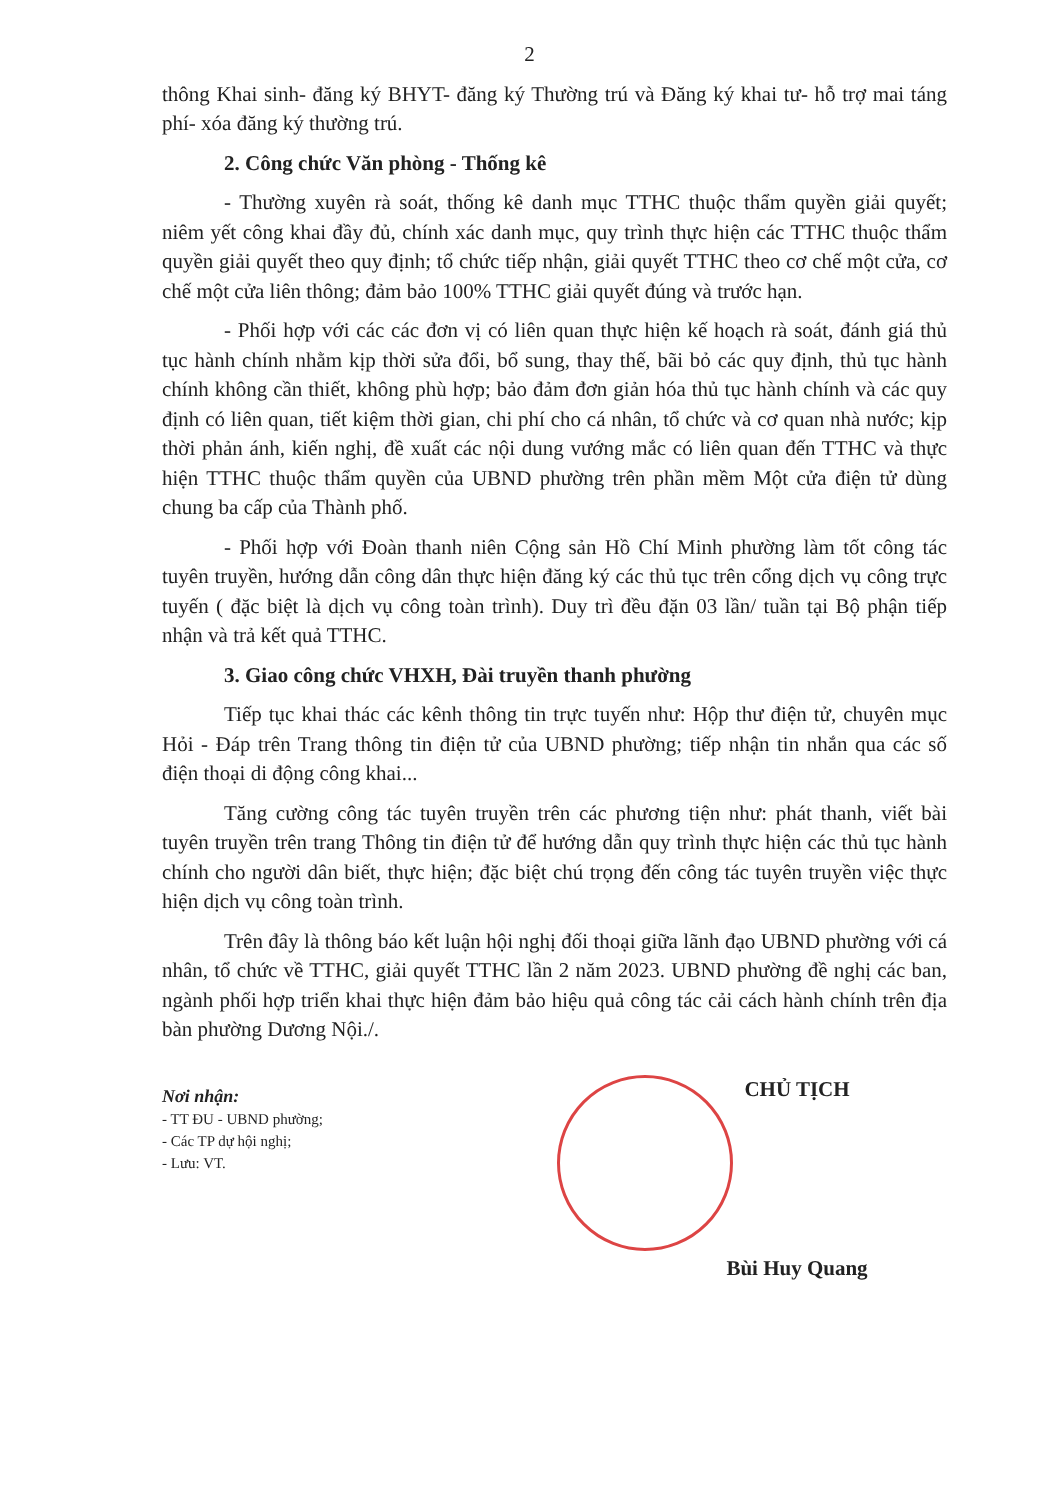2
thông Khai sinh- đăng ký BHYT- đăng ký Thường trú và Đăng ký khai tư- hỗ trợ mai táng phí- xóa đăng ký thường trú.
2. Công chức Văn phòng - Thống kê
- Thường xuyên rà soát, thống kê danh mục TTHC thuộc thẩm quyền giải quyết; niêm yết công khai đầy đủ, chính xác danh mục, quy trình thực hiện các TTHC thuộc thẩm quyền giải quyết theo quy định; tổ chức tiếp nhận, giải quyết TTHC theo cơ chế một cửa, cơ chế một cửa liên thông; đảm bảo 100% TTHC giải quyết đúng và trước hạn.
- Phối hợp với các các đơn vị có liên quan thực hiện kế hoạch rà soát, đánh giá thủ tục hành chính nhằm kịp thời sửa đổi, bổ sung, thay thế, bãi bỏ các quy định, thủ tục hành chính không cần thiết, không phù hợp; bảo đảm đơn giản hóa thủ tục hành chính và các quy định có liên quan, tiết kiệm thời gian, chi phí cho cá nhân, tổ chức và cơ quan nhà nước; kịp thời phản ánh, kiến nghị, đề xuất các nội dung vướng mắc có liên quan đến TTHC và thực hiện TTHC thuộc thẩm quyền của UBND phường trên phần mềm Một cửa điện tử dùng chung ba cấp của Thành phố.
- Phối hợp với Đoàn thanh niên Cộng sản Hồ Chí Minh phường làm tốt công tác tuyên truyền, hướng dẫn công dân thực hiện đăng ký các thủ tục trên cổng dịch vụ công trực tuyến ( đặc biệt là dịch vụ công toàn trình). Duy trì đều đặn 03 lần/ tuần tại Bộ phận tiếp nhận và trả kết quả TTHC.
3. Giao công chức VHXH, Đài truyền thanh phường
Tiếp tục khai thác các kênh thông tin trực tuyến như: Hộp thư điện tử, chuyên mục Hỏi - Đáp trên Trang thông tin điện tử của UBND phường; tiếp nhận tin nhắn qua các số điện thoại di động công khai...
Tăng cường công tác tuyên truyền trên các phương tiện như: phát thanh, viết bài tuyên truyền trên trang Thông tin điện tử để hướng dẫn quy trình thực hiện các thủ tục hành chính cho người dân biết, thực hiện; đặc biệt chú trọng đến công tác tuyên truyền việc thực hiện dịch vụ công toàn trình.
Trên đây là thông báo kết luận hội nghị đối thoại giữa lãnh đạo UBND phường với cá nhân, tổ chức về TTHC, giải quyết TTHC lần 2 năm 2023. UBND phường đề nghị các ban, ngành phối hợp triển khai thực hiện đảm bảo hiệu quả công tác cải cách hành chính trên địa bàn phường Dương Nội./.
Nơi nhận:
- TT ĐU - UBND phường;
- Các TP dự hội nghị;
- Lưu: VT.
CHỦ TỊCH
Bùi Huy Quang